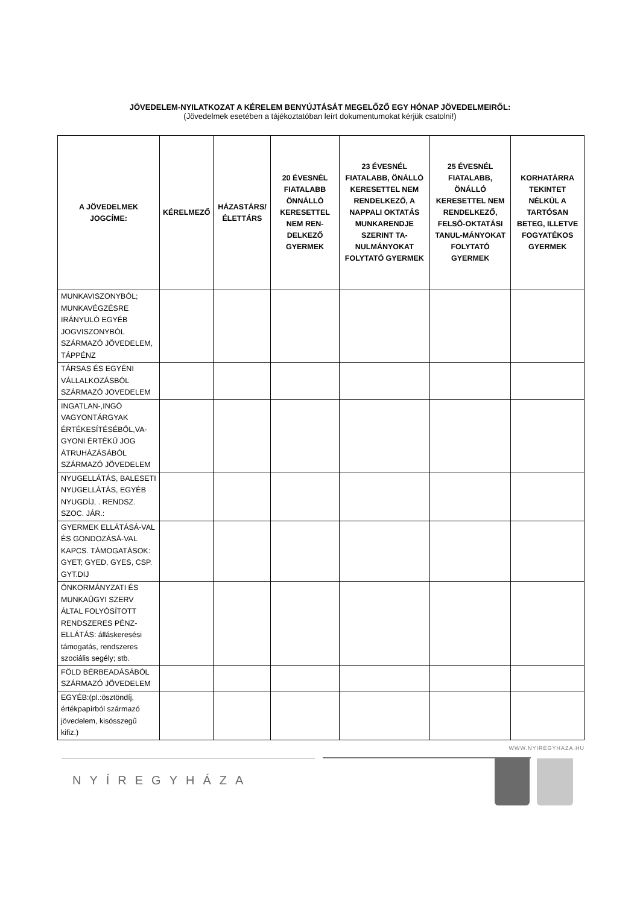JÖVEDELEM-NYILATKOZAT A KÉRELEM BENYÚJTÁSÁT MEGELŐZŐ EGY HÓNAP JÖVEDELMEIRŐL:
(Jövedelmek esetében a tájékoztatóban leírt dokumentumokat kérjük csatolni!)
| A JÖVEDELMEK JOGCÍME: | KÉRELMEZŐ | HÁZASTÁRS/ ÉLETTÁRS | 20 ÉVESNÉL FIATALABB ÖNNÁLLÓ KERESETTEL NEM REN-DELKEZŐ GYERMEK | 23 ÉVESNÉL FIATALABB, ÖNÁLLÓ KERESETTEL NEM RENDELKEZŐ, A NAPPALI OKTATÁS MUNKARENDJE SZERINT TA-NULMÁNYOKAT FOLYTATÓ GYERMEK | 25 ÉVESNÉL FIATALABB, ÖNÁLLÓ KERESETTEL NEM RENDELKEZŐ, FELSŐ-OKTATÁSI TANUL-MÁNYOKAT FOLYTATÓ GYERMEK | KORHATÁRRA TEKINTET NÉLKÜL A TARTÓSAN BETEG, ILLETVE FOGYATÉKOS GYERMEK |
| --- | --- | --- | --- | --- | --- | --- |
| MUNKAVISZONYBÓL; MUNKAVÉGZÉSRE IRÁNYULÓ EGYÉB JOGVISZONYBÓL SZÁRMAZÓ JÖVEDELEM, TÁPPÉNZ | | | | | | |
| TÁRSAS ÉS EGYÉNI VÁLLALKOZÁSBÓL SZÁRMAZÓ JOVEDELEM | | | | | | |
| INGATLAN-,INGÓ VAGYONTÁRGYAK ÉRTÉKESÍTÉSÉBŐL,VA-GYONI ÉRTÉKŰ JOG ÁTRUHÁZÁSÁBÓL SZÁRMAZÓ JÖVEDELEM | | | | | | |
| NYUGELLÁTÁS, BALESETI NYUGELLÁTÁS, EGYÉB NYUGDÍJ, . RENDSZ. SZOC. JÁR.: | | | | | | |
| GYERMEK ELLÁTÁSÁ-VAL ÉS GONDOZÁSÁ-VAL KAPCS. TÁMOGATÁSOK: GYET; GYED, GYES, CSP. GYT.DIJ | | | | | | |
| ÖNKORMÁNYZATI ÉS MUNKAÜGYI SZERV ÁLTAL FOLYÓSÍTOTT RENDSZERES PÉNZ-ELLÁTÁS: álláskeresési támogatás, rendszeres szociális segély; stb. | | | | | | |
| FÖLD BÉRBEADÁSÁBÓL SZÁRMAZÓ JÖVEDELEM | | | | | | |
| EGYÉB:(pl.:ösztöndíj, értékpapírból származó jövedelem, kisösszegű kifiz.) | | | | | | |
WWW.NYIREGYHAZA.HU
NYÍREGYHÁZA